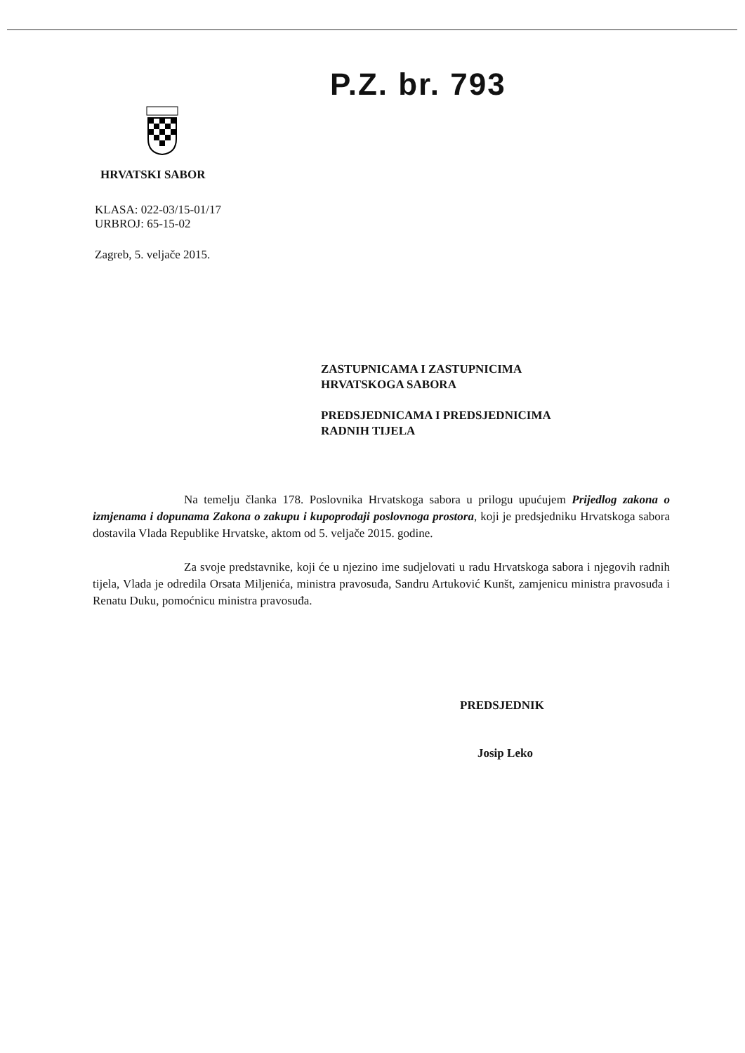P.Z. br. 793
HRVATSKI SABOR
KLASA: 022-03/15-01/17
URBROJ: 65-15-02
Zagreb, 5. veljače 2015.
ZASTUPNICAMA I ZASTUPNICIMA
HRVATSKOGA SABORA
PREDSJEDNICAMA I PREDSJEDNICIMA
RADNIH TIJELA
Na temelju članka 178. Poslovnika Hrvatskoga sabora u prilogu upućujem Prijedlog zakona o izmjenama i dopunama Zakona o zakupu i kupoprodaji poslovnoga prostora, koji je predsjedniku Hrvatskoga sabora dostavila Vlada Republike Hrvatske, aktom od 5. veljače 2015. godine.
Za svoje predstavnike, koji će u njezino ime sudjelovati u radu Hrvatskoga sabora i njegovih radnih tijela, Vlada je odredila Orsata Miljenića, ministra pravosuđa, Sandru Artuković Kunšt, zamjenicu ministra pravosuđa i Renatu Duku, pomoćnicu ministra pravosuđa.
PREDSJEDNIK
Josip Leko